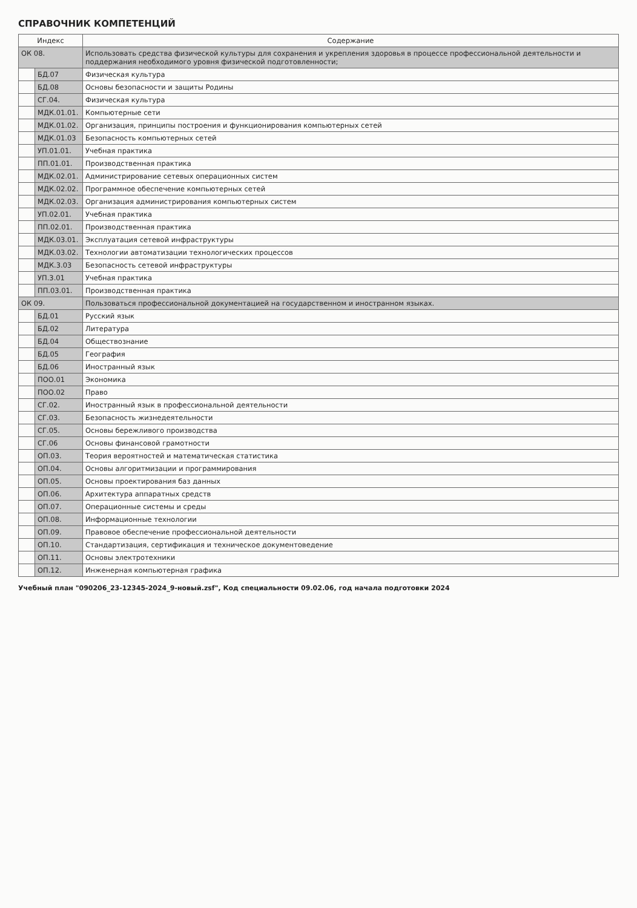СПРАВОЧНИК КОМПЕТЕНЦИЙ
| Индекс | | Содержание |
| --- | --- | --- |
| ОК 08. | | Использовать средства физической культуры для сохранения и укрепления здоровья в процессе профессиональной деятельности и поддержания необходимого уровня физической подготовленности; |
| | БД.07 | Физическая культура |
| | БД.08 | Основы безопасности и защиты Родины |
| | СГ.04. | Физическая культура |
| | МДК.01.01. | Компьютерные сети |
| | МДК.01.02. | Организация, принципы построения и функционирования компьютерных сетей |
| | МДК.01.03 | Безопасность компьютерных сетей |
| | УП.01.01. | Учебная практика |
| | ПП.01.01. | Производственная практика |
| | МДК.02.01. | Администрирование сетевых операционных систем |
| | МДК.02.02. | Программное обеспечение компьютерных сетей |
| | МДК.02.03. | Организация администрирования компьютерных систем |
| | УП.02.01. | Учебная практика |
| | ПП.02.01. | Производственная практика |
| | МДК.03.01. | Эксплуатация сетевой инфраструктуры |
| | МДК.03.02. | Технологии автоматизации технологических процессов |
| | МДК.3.03 | Безопасность сетевой инфраструктуры |
| | УП.3.01 | Учебная практика |
| | ПП.03.01. | Производственная практика |
| ОК 09. | | Пользоваться профессиональной документацией на государственном и иностранном языках. |
| | БД.01 | Русский язык |
| | БД.02 | Литература |
| | БД.04 | Обществознание |
| | БД.05 | География |
| | БД.06 | Иностранный язык |
| | ПОО.01 | Экономика |
| | ПОО.02 | Право |
| | СГ.02. | Иностранный язык в профессиональной деятельности |
| | СГ.03. | Безопасность жизнедеятельности |
| | СГ.05. | Основы бережливого производства |
| | СГ.06 | Основы финансовой грамотности |
| | ОП.03. | Теория вероятностей и математическая статистика |
| | ОП.04. | Основы алгоритмизации и программирования |
| | ОП.05. | Основы проектирования баз данных |
| | ОП.06. | Архитектура аппаратных средств |
| | ОП.07. | Операционные системы и среды |
| | ОП.08. | Информационные технологии |
| | ОП.09. | Правовое обеспечение профессиональной деятельности |
| | ОП.10. | Стандартизация, сертификация и техническое документоведение |
| | ОП.11. | Основы электротехники |
| | ОП.12. | Инженерная компьютерная графика |
Учебный план "090206_23-12345-2024_9-новый.zsf", Код специальности 09.02.06, год начала подготовки 2024